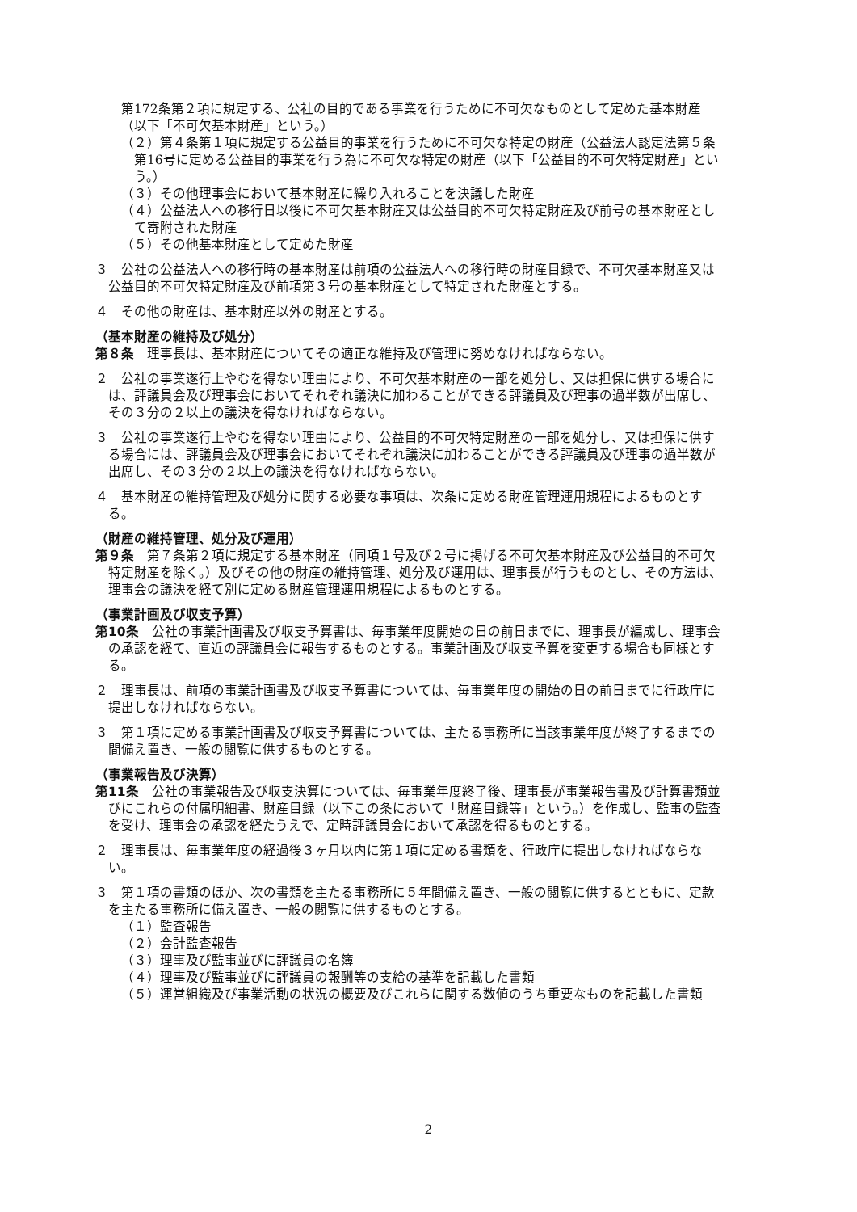第172条第２項に規定する、公社の目的である事業を行うために不可欠なものとして定めた基本財産（以下「不可欠基本財産」という。）
（２）第４条第１項に規定する公益目的事業を行うために不可欠な特定の財産（公益法人認定法第５条第16号に定める公益目的事業を行う為に不可欠な特定の財産（以下「公益目的不可欠特定財産」という。）
（３）その他理事会において基本財産に繰り入れることを決議した財産
（４）公益法人への移行日以後に不可欠基本財産又は公益目的不可欠特定財産及び前号の基本財産として寄附された財産
（５）その他基本財産として定めた財産
３　公社の公益法人への移行時の基本財産は前項の公益法人への移行時の財産目録で、不可欠基本財産又は公益目的不可欠特定財産及び前項第３号の基本財産として特定された財産とする。
４　その他の財産は、基本財産以外の財産とする。
（基本財産の維持及び処分）
第８条　理事長は、基本財産についてその適正な維持及び管理に努めなければならない。
２　公社の事業遂行上やむを得ない理由により、不可欠基本財産の一部を処分し、又は担保に供する場合には、評議員会及び理事会においてそれぞれ議決に加わることができる評議員及び理事の過半数が出席し、その３分の２以上の議決を得なければならない。
３　公社の事業遂行上やむを得ない理由により、公益目的不可欠特定財産の一部を処分し、又は担保に供する場合には、評議員会及び理事会においてそれぞれ議決に加わることができる評議員及び理事の過半数が出席し、その３分の２以上の議決を得なければならない。
４　基本財産の維持管理及び処分に関する必要な事項は、次条に定める財産管理運用規程によるものとする。
（財産の維持管理、処分及び運用）
第９条　第７条第２項に規定する基本財産（同項１号及び２号に掲げる不可欠基本財産及び公益目的不可欠特定財産を除く。）及びその他の財産の維持管理、処分及び運用は、理事長が行うものとし、その方法は、理事会の議決を経て別に定める財産管理運用規程によるものとする。
（事業計画及び収支予算）
第10条　公社の事業計画書及び収支予算書は、毎事業年度開始の日の前日までに、理事長が編成し、理事会の承認を経て、直近の評議員会に報告するものとする。事業計画及び収支予算を変更する場合も同様とする。
２　理事長は、前項の事業計画書及び収支予算書については、毎事業年度の開始の日の前日までに行政庁に提出しなければならない。
３　第１項に定める事業計画書及び収支予算書については、主たる事務所に当該事業年度が終了するまでの間備え置き、一般の閲覧に供するものとする。
（事業報告及び決算）
第11条　公社の事業報告及び収支決算については、毎事業年度終了後、理事長が事業報告書及び計算書類並びにこれらの付属明細書、財産目録（以下この条において「財産目録等」という。）を作成し、監事の監査を受け、理事会の承認を経たうえで、定時評議員会において承認を得るものとする。
２　理事長は、毎事業年度の経過後３ヶ月以内に第１項に定める書類を、行政庁に提出しなければならない。
３　第１項の書類のほか、次の書類を主たる事務所に５年間備え置き、一般の閲覧に供するとともに、定款を主たる事務所に備え置き、一般の閲覧に供するものとする。
（１）監査報告
（２）会計監査報告
（３）理事及び監事並びに評議員の名簿
（４）理事及び監事並びに評議員の報酬等の支給の基準を記載した書類
（５）運営組織及び事業活動の状況の概要及びこれらに関する数値のうち重要なものを記載した書類
2